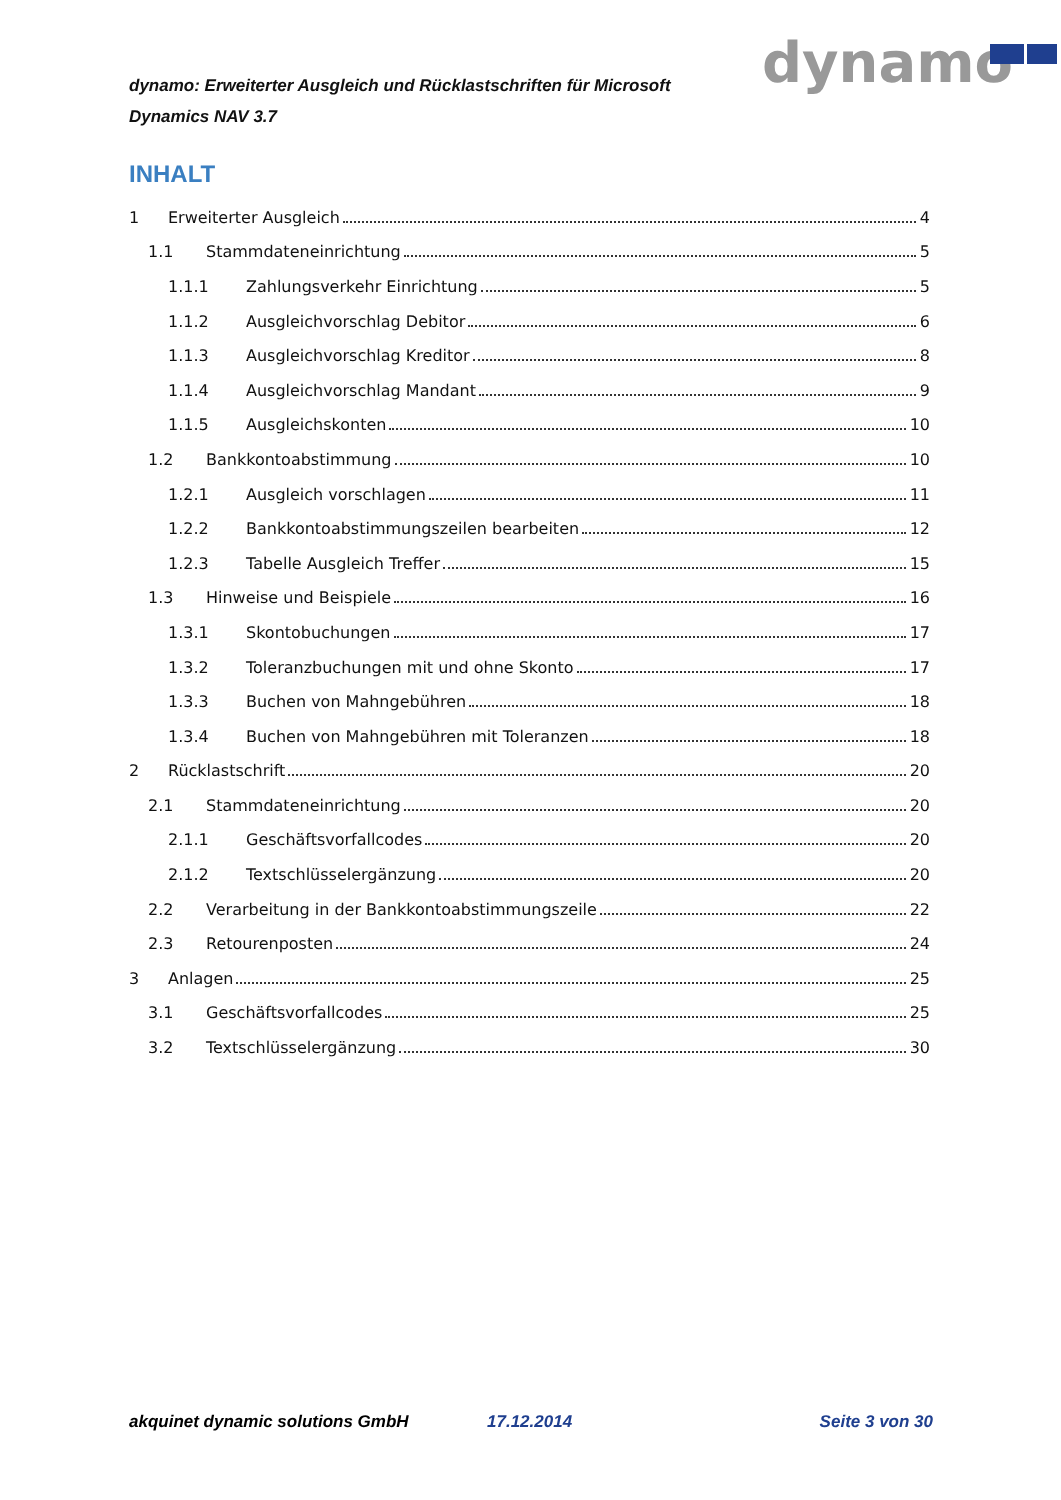dynamo: Erweiterter Ausgleich und Rücklastschriften für Microsoft Dynamics NAV 3.7
dynamo
INHALT
1 Erweiterter Ausgleich 4
1.1 Stammdateneinrichtung 5
1.1.1 Zahlungsverkehr Einrichtung 5
1.1.2 Ausgleichvorschlag Debitor 6
1.1.3 Ausgleichvorschlag Kreditor 8
1.1.4 Ausgleichvorschlag Mandant 9
1.1.5 Ausgleichskonten 10
1.2 Bankkontoabstimmung 10
1.2.1 Ausgleich vorschlagen 11
1.2.2 Bankkontoabstimmungszeilen bearbeiten 12
1.2.3 Tabelle Ausgleich Treffer 15
1.3 Hinweise und Beispiele 16
1.3.1 Skontobuchungen 17
1.3.2 Toleranzbuchungen mit und ohne Skonto 17
1.3.3 Buchen von Mahngebühren 18
1.3.4 Buchen von Mahngebühren mit Toleranzen 18
2 Rücklastschrift 20
2.1 Stammdateneinrichtung 20
2.1.1 Geschäftsvorfallcodes 20
2.1.2 Textschlüsselergänzung 20
2.2 Verarbeitung in der Bankkontoabstimmungszeile 22
2.3 Retourenposten 24
3 Anlagen 25
3.1 Geschäftsvorfallcodes 25
3.2 Textschlüsselergänzung 30
akquinet dynamic solutions GmbH 17.12.2014 Seite 3 von 30